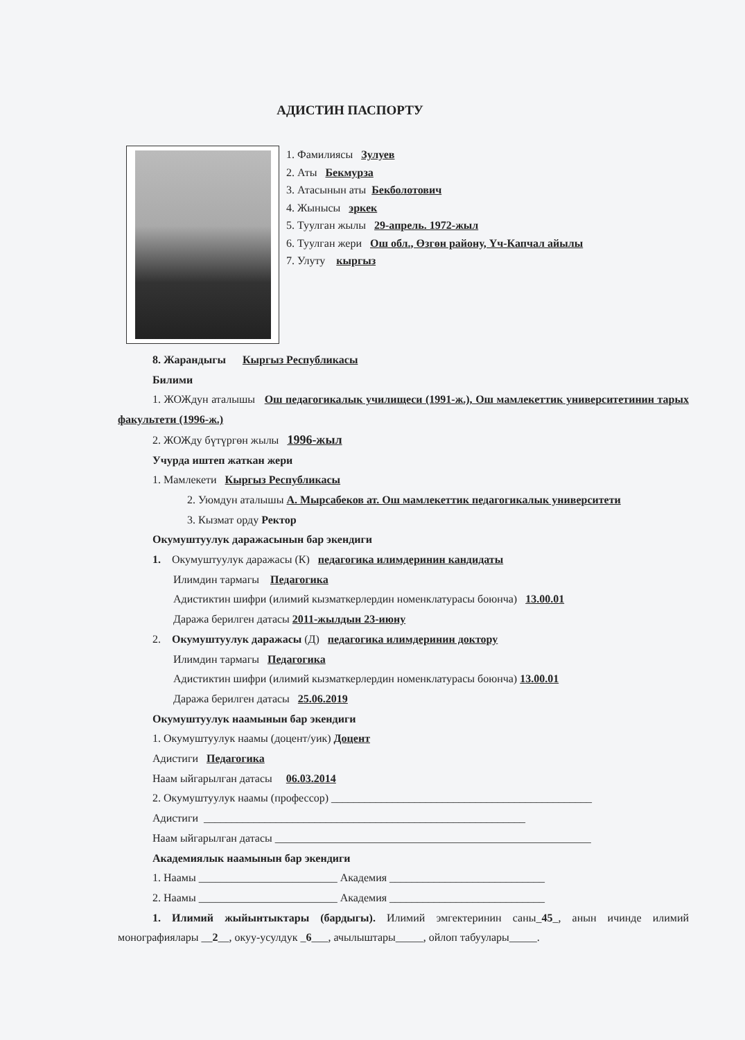АДИСТИН ПАСПОРТУ
1. Фамилиясы Зулуев
2. Аты Бекмурза
3. Атасынын аты Бекболотович
4. Жынысы эркек
5. Туулган жылы 29-апрель. 1972-жыл
6. Туулган жери Ош обл., Өзгөн району, Үч-Капчал айылы
7. Улуту кыргыз
8. Жарандыгы Кыргыз Республикасы
Билими
1. ЖОЖдун аталышы Ош педагогикалык училищеси (1991-ж.), Ош мамлекеттик университетинин тарых факультети (1996-ж.)
2. ЖОЖду бүтүргөн жылы 1996-жыл
Учурда иштеп жаткан жери
1. Мамлекети Кыргыз Республикасы
2. Уюмдун аталышы А. Мырсабеков ат. Ош мамлекеттик педагогикалык университети
3. Кызмат орду Ректор
Окумуштуулук даражасынын бар экендиги
1. Окумуштуулук даражасы (К) педагогика илимдеринин кандидаты
Илимдин тармагы Педагогика
Адистиктин шифри (илимий кызматкерлердин номенклатурасы боюнча) 13.00.01
Даража берилген датасы 2011-жылдын 23-июну
2. Окумуштуулук даражасы (Д) педагогика илимдеринин доктору
Илимдин тармагы Педагогика
Адистиктин шифри (илимий кызматкерлердин номенклатурасы боюнча) 13.00.01
Даража берилген датасы 25.06.2019
Окумуштуулук наамынын бар экендиги
1. Окумуштуулук наамы (доцент/уик) Доцент
Адистиги Педагогика
Наам ыйгарылган датасы 06.03.2014
2. Окумуштуулук наамы (профессор) _______________________________________________
Адистиги __________________________________________________________
Наам ыйгарылган датасы _________________________________________________________
Академиялык наамынын бар экендиги
1. Наамы _________________________ Академия ____________________________
2. Наамы _________________________ Академия ____________________________
1. Илимий жыйынтыктары (бардыгы). Илимий эмгектеринин саны_45_, анын ичинде илимий монографиялары __2__, окуу-усулдук _6___, ачылыштары_____, ойлоп табуулары_____.